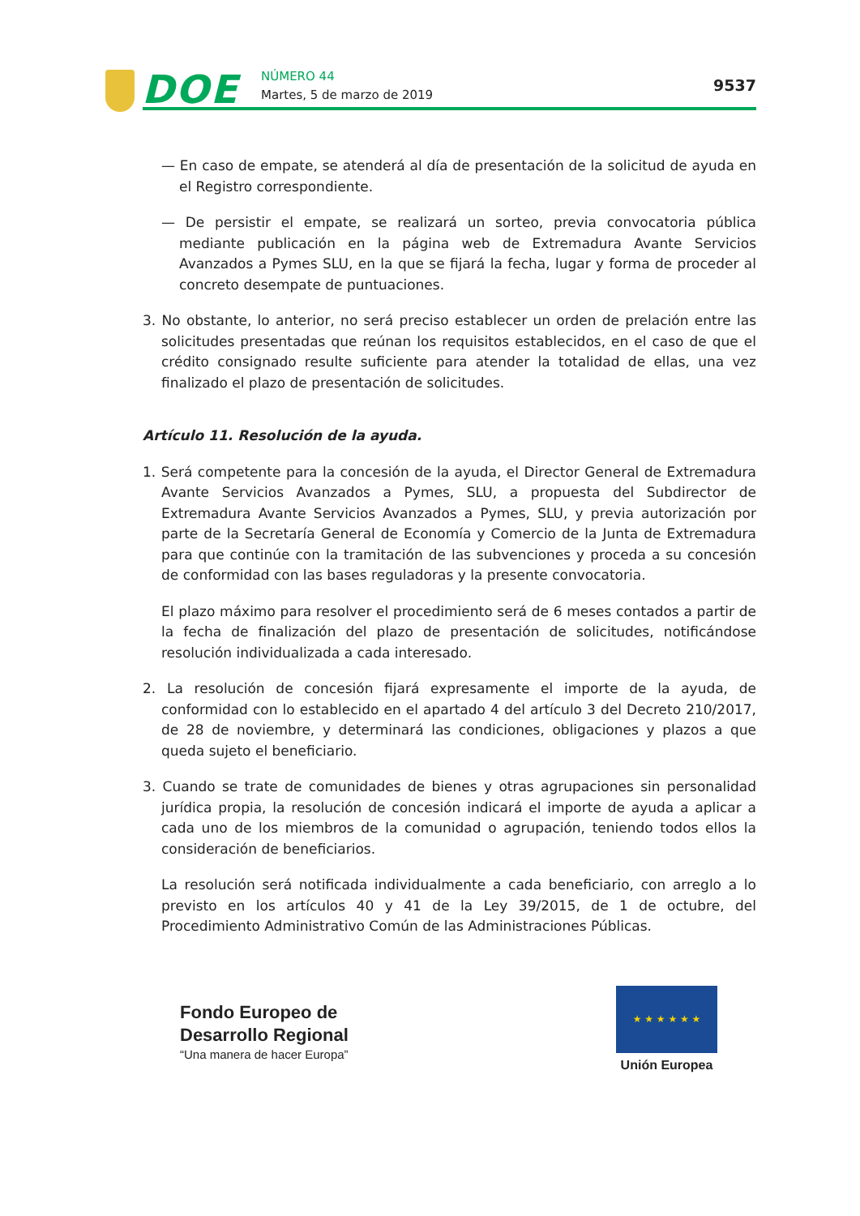DOE NÚMERO 44
Martes, 5 de marzo de 2019
9537
— En caso de empate, se atenderá al día de presentación de la solicitud de ayuda en el Registro correspondiente.
— De persistir el empate, se realizará un sorteo, previa convocatoria pública mediante publicación en la página web de Extremadura Avante Servicios Avanzados a Pymes SLU, en la que se fijará la fecha, lugar y forma de proceder al concreto desempate de puntuaciones.
3. No obstante, lo anterior, no será preciso establecer un orden de prelación entre las solicitudes presentadas que reúnan los requisitos establecidos, en el caso de que el crédito consignado resulte suficiente para atender la totalidad de ellas, una vez finalizado el plazo de presentación de solicitudes.
Artículo 11. Resolución de la ayuda.
1. Será competente para la concesión de la ayuda, el Director General de Extremadura Avante Servicios Avanzados a Pymes, SLU, a propuesta del Subdirector de Extremadura Avante Servicios Avanzados a Pymes, SLU, y previa autorización por parte de la Secretaría General de Economía y Comercio de la Junta de Extremadura para que continúe con la tramitación de las subvenciones y proceda a su concesión de conformidad con las bases reguladoras y la presente convocatoria.
El plazo máximo para resolver el procedimiento será de 6 meses contados a partir de la fecha de finalización del plazo de presentación de solicitudes, notificándose resolución individualizada a cada interesado.
2. La resolución de concesión fijará expresamente el importe de la ayuda, de conformidad con lo establecido en el apartado 4 del artículo 3 del Decreto 210/2017, de 28 de noviembre, y determinará las condiciones, obligaciones y plazos a que queda sujeto el beneficiario.
3. Cuando se trate de comunidades de bienes y otras agrupaciones sin personalidad jurídica propia, la resolución de concesión indicará el importe de ayuda a aplicar a cada uno de los miembros de la comunidad o agrupación, teniendo todos ellos la consideración de beneficiarios.
La resolución será notificada individualmente a cada beneficiario, con arreglo a lo previsto en los artículos 40 y 41 de la Ley 39/2015, de 1 de octubre, del Procedimiento Administrativo Común de las Administraciones Públicas.
Fondo Europeo de
Desarrollo Regional
“Una manera de hacer Europa”
★ ★ ★ ★ ★ ★
Unión Europea